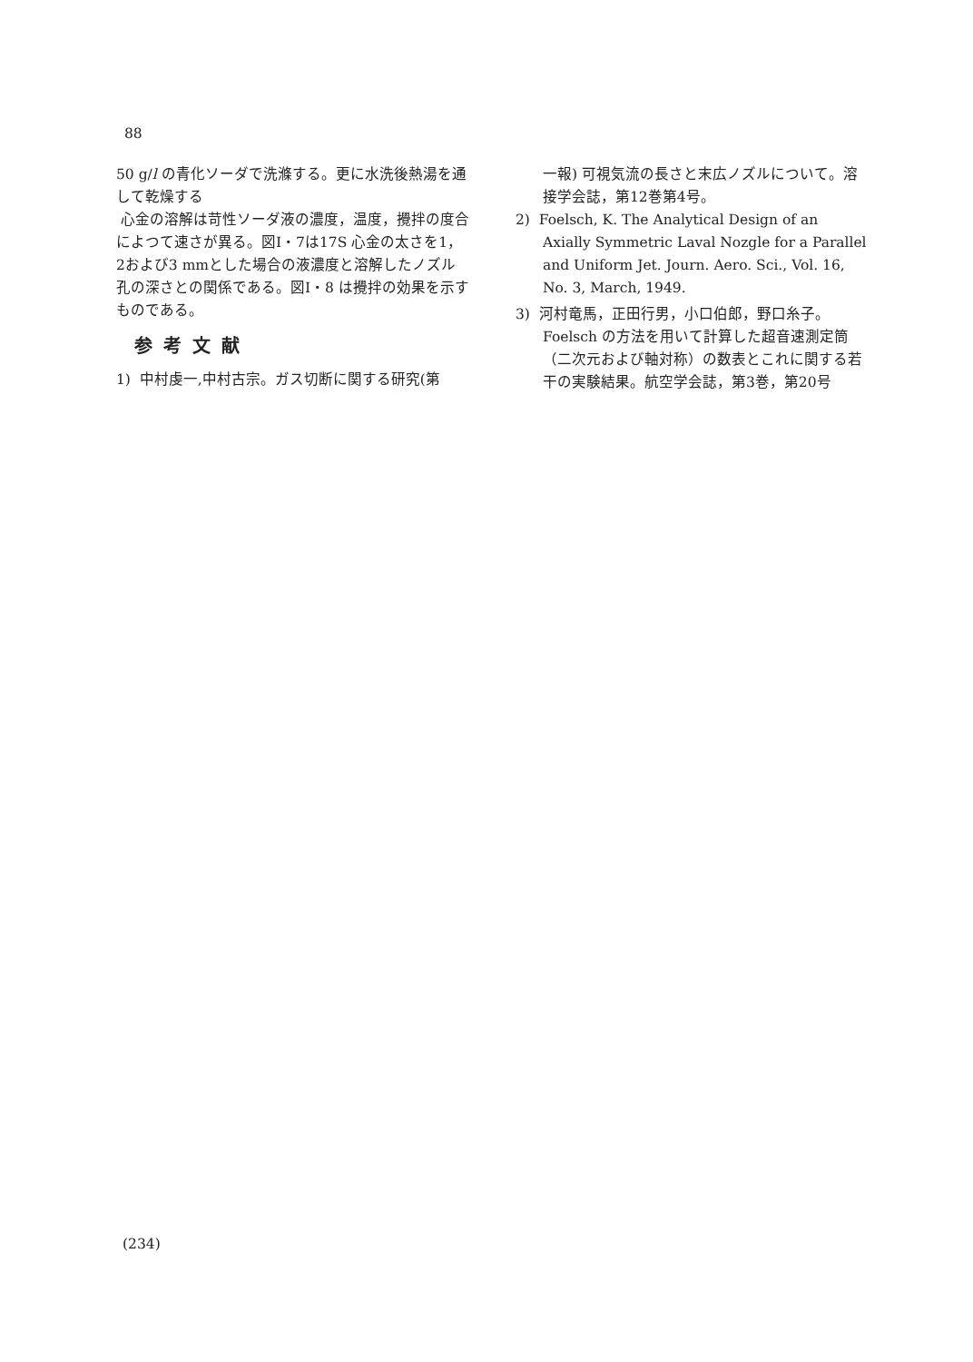88
50 g/l の青化ソーダで洗滌する。更に水洗後熱湯を通して乾燥する
心金の溶解は苛性ソーダ液の濃度，温度，攪拌の度合によつて速さが異る。図Ⅰ・7は17S 心金の太さを1，2および3 mmとした場合の液濃度と溶解したノズル孔の深さとの関係である。図Ⅰ・8 は攪拌の効果を示すものである。
参考文献
1) 中村虔一,中村古宗。ガス切断に関する研究(第
一報) 可視気流の長さと末広ノズルについて。溶接学会誌，第12巻第4号。
2) Foelsch, K. The Analytical Design of an Axially Symmetric Laval Nozgle for a Parallel and Uniform Jet. Journ. Aero. Sci., Vol. 16, No. 3, March, 1949.
3) 河村竜馬，正田行男，小口伯郎，野口糸子。Foelsch の方法を用いて計算した超音速測定筒（二次元および軸対称）の数表とこれに関する若干の実験結果。航空学会誌，第3巻，第20号
(234)